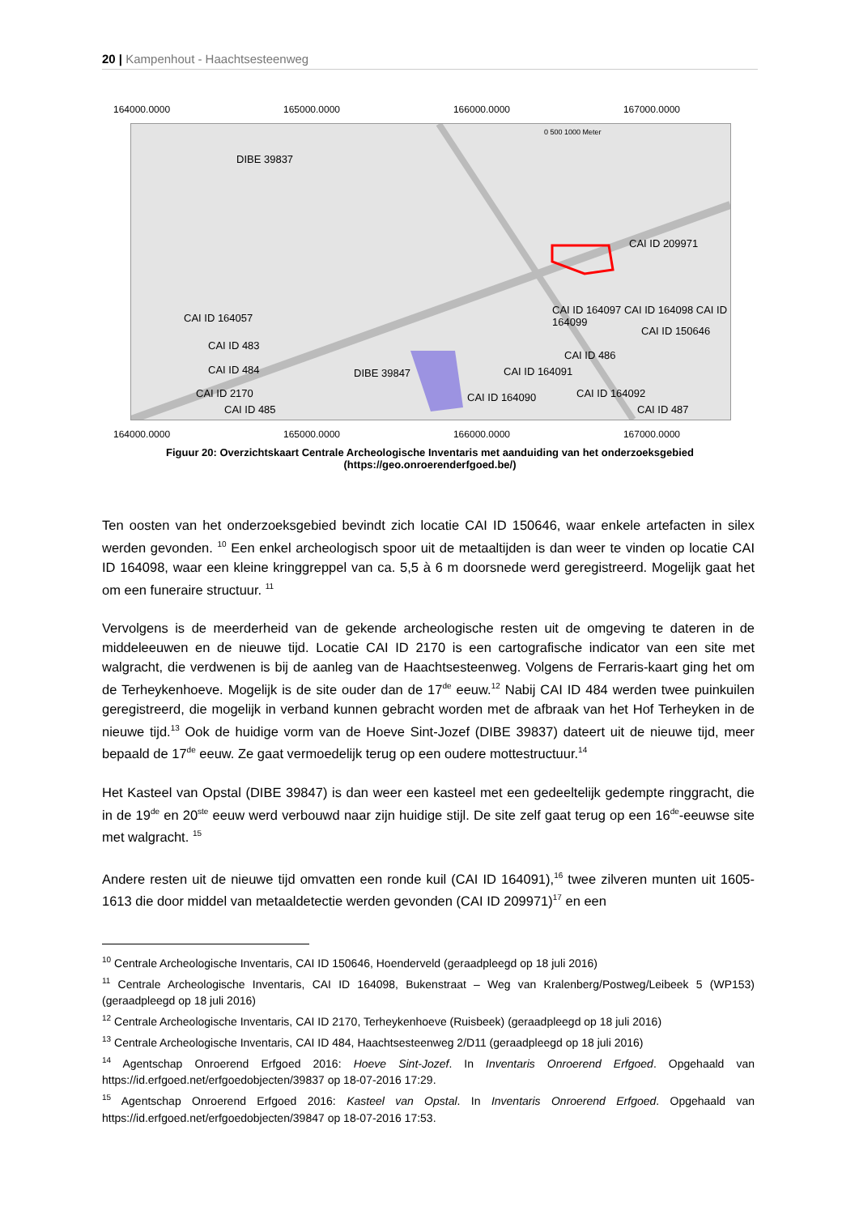20 | Kampenhout - Haachtsesteenweg
164000.0000 165000.0000 166000.0000 167000.0000
DIBE 39837
CAI ID 209971
CAI ID 164057
CAI ID 164097 CAI ID 164098 CAI ID 164099
CAI ID 150646
CAI ID 483
CAI ID 486
CAI ID 484 DIBE 39847 CAI ID 164091
CAI ID 2170 CAI ID 164090 CAI ID 164092
CAI ID 485 CAI ID 487
0 500 1000 Meter
164000.0000 165000.0000 166000.0000 167000.0000
Figuur 20: Overzichtskaart Centrale Archeologische Inventaris met aanduiding van het onderzoeksgebied
(https://geo.onroerenderfgoed.be/)
Ten oosten van het onderzoeksgebied bevindt zich locatie CAI ID 150646, waar enkele artefacten in silex werden gevonden. <sup>10</sup> Een enkel archeologisch spoor uit de metaaltijden is dan weer te vinden op locatie CAI ID 164098, waar een kleine kringgreppel van ca. 5,5 à 6 m doorsnede werd geregistreerd. Mogelijk gaat het om een funeraire structuur. <sup>11</sup>
Vervolgens is de meerderheid van de gekende archeologische resten uit de omgeving te dateren in de middeleeuwen en de nieuwe tijd. Locatie CAI ID 2170 is een cartografische indicator van een site met walgracht, die verdwenen is bij de aanleg van de Haachtsesteenweg. Volgens de Ferraris-kaart ging het om de Terheykenhoeve. Mogelijk is de site ouder dan de 17<sup>de</sup> eeuw.<sup>12</sup> Nabij CAI ID 484 werden twee puinkuilen geregistreerd, die mogelijk in verband kunnen gebracht worden met de afbraak van het Hof Terheyken in de nieuwe tijd.<sup>13</sup> Ook de huidige vorm van de Hoeve Sint-Jozef (DIBE 39837) dateert uit de nieuwe tijd, meer bepaald de 17<sup>de</sup> eeuw. Ze gaat vermoedelijk terug op een oudere mottestructuur.<sup>14</sup>
Het Kasteel van Opstal (DIBE 39847) is dan weer een kasteel met een gedeeltelijk gedempte ringgracht, die in de 19<sup>de</sup> en 20<sup>ste</sup> eeuw werd verbouwd naar zijn huidige stijl. De site zelf gaat terug op een 16<sup>de</sup>-eeuwse site met walgracht. <sup>15</sup>
Andere resten uit de nieuwe tijd omvatten een ronde kuil (CAI ID 164091),<sup>16</sup> twee zilveren munten uit 1605-1613 die door middel van metaaldetectie werden gevonden (CAI ID 209971)<sup>17</sup> en een
<sup>10</sup> Centrale Archeologische Inventaris, CAI ID 150646, Hoenderveld (geraadpleegd op 18 juli 2016)
<sup>11</sup> Centrale Archeologische Inventaris, CAI ID 164098, Bukenstraat – Weg van Kralenberg/Postweg/Leibeek 5 (WP153) (geraadpleegd op 18 juli 2016)
<sup>12</sup> Centrale Archeologische Inventaris, CAI ID 2170, Terheykenhoeve (Ruisbeek) (geraadpleegd op 18 juli 2016)
<sup>13</sup> Centrale Archeologische Inventaris, CAI ID 484, Haachtsesteenweg 2/D11 (geraadpleegd op 18 juli 2016)
<sup>14</sup> Agentschap Onroerend Erfgoed 2016: Hoeve Sint-Jozef. In Inventaris Onroerend Erfgoed. Opgehaald van https://id.erfgoed.net/erfgoedobjecten/39837 op 18-07-2016 17:29.
<sup>15</sup> Agentschap Onroerend Erfgoed 2016: Kasteel van Opstal. In Inventaris Onroerend Erfgoed. Opgehaald van https://id.erfgoed.net/erfgoedobjecten/39847 op 18-07-2016 17:53.